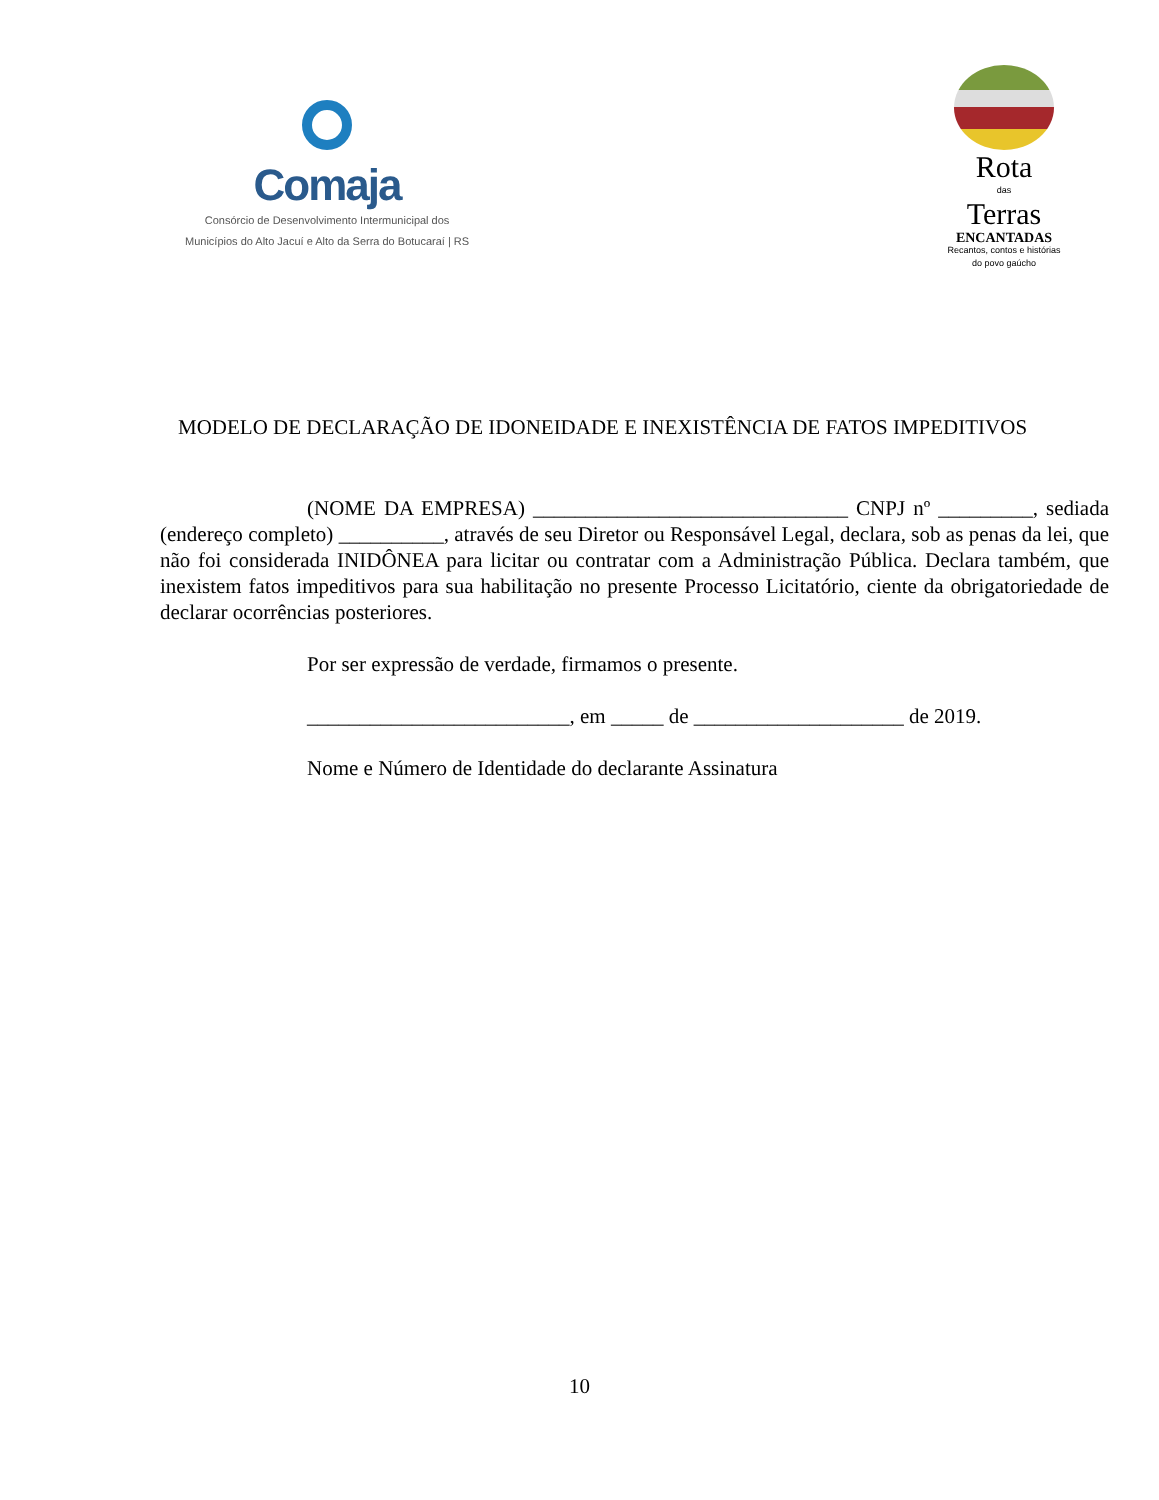Comaja
Consórcio de Desenvolvimento Intermunicipal dos
Municípios do Alto Jacuí e Alto da Serra do Botucaraí | RS
Rota
das
Terras
ENCANTADAS
Recantos, contos e histórias
do povo gaúcho
MODELO DE DECLARAÇÃO DE IDONEIDADE E INEXISTÊNCIA DE FATOS IMPEDITIVOS
(NOME DA EMPRESA) ______________________________ CNPJ nº _________, sediada (endereço completo) __________, através de seu Diretor ou Responsável Legal, declara, sob as penas da lei, que não foi considerada INIDÔNEA para licitar ou contratar com a Administração Pública. Declara também, que inexistem fatos impeditivos para sua habilitação no presente Processo Licitatório, ciente da obrigatoriedade de declarar ocorrências posteriores.
Por ser expressão de verdade, firmamos o presente.
_________________________, em _____ de ____________________ de 2019.
Nome e Número de Identidade do declarante Assinatura
10